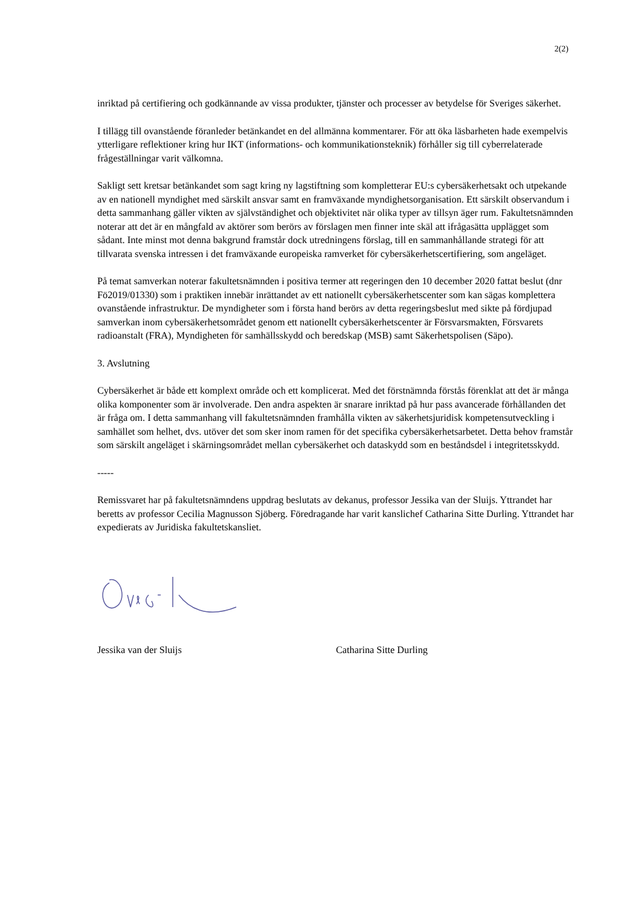2(2)
inriktad på certifiering och godkännande av vissa produkter, tjänster och processer av betydelse för Sveriges säkerhet.
I tillägg till ovanstående föranleder betänkandet en del allmänna kommentarer. För att öka läsbarheten hade exempelvis ytterligare reflektioner kring hur IKT (informations- och kommunikationsteknik) förhåller sig till cyberrelaterade frågeställningar varit välkomna.
Sakligt sett kretsar betänkandet som sagt kring ny lagstiftning som kompletterar EU:s cybersäkerhetsakt och utpekande av en nationell myndighet med särskilt ansvar samt en framväxande myndighetsorganisation. Ett särskilt observandum i detta sammanhang gäller vikten av självständighet och objektivitet när olika typer av tillsyn äger rum. Fakultetsnämnden noterar att det är en mångfald av aktörer som berörs av förslagen men finner inte skäl att ifrågasätta upplägget som sådant. Inte minst mot denna bakgrund framstår dock utredningens förslag, till en sammanhållande strategi för att tillvarata svenska intressen i det framväxande europeiska ramverket för cybersäkerhetscertifiering, som angeläget.
På temat samverkan noterar fakultetsnämnden i positiva termer att regeringen den 10 december 2020 fattat beslut (dnr Fö2019/01330) som i praktiken innebär inrättandet av ett nationellt cybersäkerhetscenter som kan sägas komplettera ovanstående infrastruktur. De myndigheter som i första hand berörs av detta regeringsbeslut med sikte på fördjupad samverkan inom cybersäkerhetsområdet genom ett nationellt cybersäkerhetscenter är Försvarsmakten, Försvarets radioanstalt (FRA), Myndigheten för samhällsskydd och beredskap (MSB) samt Säkerhetspolisen (Säpo).
3. Avslutning
Cybersäkerhet är både ett komplext område och ett komplicerat. Med det förstnämnda förstås förenklat att det är många olika komponenter som är involverade. Den andra aspekten är snarare inriktad på hur pass avancerade förhållanden det är fråga om. I detta sammanhang vill fakultetsnämnden framhålla vikten av säkerhetsjuridisk kompetensutveckling i samhället som helhet, dvs. utöver det som sker inom ramen för det specifika cybersäkerhetsarbetet. Detta behov framstår som särskilt angeläget i skärningsområdet mellan cybersäkerhet och dataskydd som en beståndsdel i integritetsskydd.
-----
Remissvaret har på fakultetsnämndens uppdrag beslutats av dekanus, professor Jessika van der Sluijs. Yttrandet har beretts av professor Cecilia Magnusson Sjöberg. Föredragande har varit kanslichef Catharina Sitte Durling. Yttrandet har expedierats av Juridiska fakultetskansliet.
Jessika van der Sluijs Catharina Sitte Durling